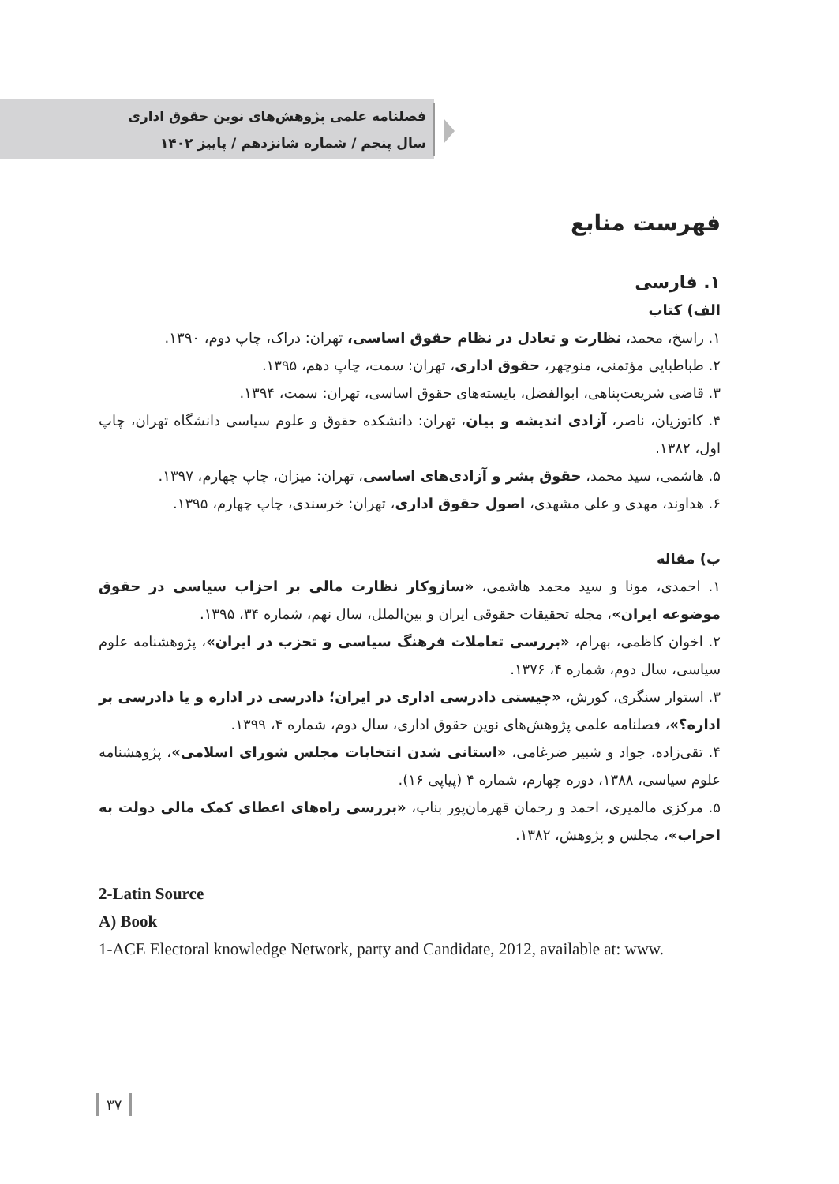فصلنامه علمی پژوهش‌های نوین حقوق اداری
سال پنجم / شماره شانزدهم / پاییز ۱۴۰۲
فهرست منابع
۱. فارسی
الف) کتاب
۱. راسخ، محمد، نظارت و تعادل در نظام حقوق اساسی، تهران: دراک، چاپ دوم، ۱۳۹۰.
۲. طباطبایی مؤتمنی، منوچهر، حقوق اداری، تهران: سمت، چاپ دهم، ۱۳۹۵.
۳. قاضی شریعت‌پناهی، ابوالفضل، بایسته‌های حقوق اساسی، تهران: سمت، ۱۳۹۴.
۴. کاتوزیان، ناصر، آزادی اندیشه و بیان، تهران: دانشکده حقوق و علوم سیاسی دانشگاه تهران، چاپ اول، ۱۳۸۲.
۵. هاشمی، سید محمد، حقوق بشر و آزادی‌های اساسی، تهران: میزان، چاپ چهارم، ۱۳۹۷.
۶. هداوند، مهدی و علی مشهدی، اصول حقوق اداری، تهران: خرسندی، چاپ چهارم، ۱۳۹۵.
ب) مقاله
۱. احمدی، مونا و سید محمد هاشمی، «سازوکار نظارت مالی بر احزاب سیاسی در حقوق موضوعه ایران»، مجله تحقیقات حقوقی ایران و بین‌الملل، سال نهم، شماره ۳۴، ۱۳۹۵.
۲. اخوان کاظمی، بهرام، «بررسی تعاملات فرهنگ سیاسی و تحزب در ایران»، پژوهشنامه علوم سیاسی، سال دوم، شماره ۴، ۱۳۷۶.
۳. استوار سنگری، کورش، «چیستی دادرسی اداری در ایران؛ دادرسی در اداره و یا دادرسی بر اداره؟»، فصلنامه علمی پژوهش‌های نوین حقوق اداری، سال دوم، شماره ۴، ۱۳۹۹.
۴. تقی‌زاده، جواد و شبیر ضرغامی، «استانی شدن انتخابات مجلس شورای اسلامی»، پژوهشنامه علوم سیاسی، ۱۳۸۸، دوره چهارم، شماره ۴ (پیاپی ۱۶).
۵. مرکزی مالمیری، احمد و رحمان قهرمان‌پور بناب، «بررسی راه‌های اعطای کمک مالی دولت به احزاب»، مجلس و پژوهش، ۱۳۸۲.
2-Latin Source
A) Book
1-ACE Electoral knowledge Network, party and Candidate, 2012, available at: www.
۳۷